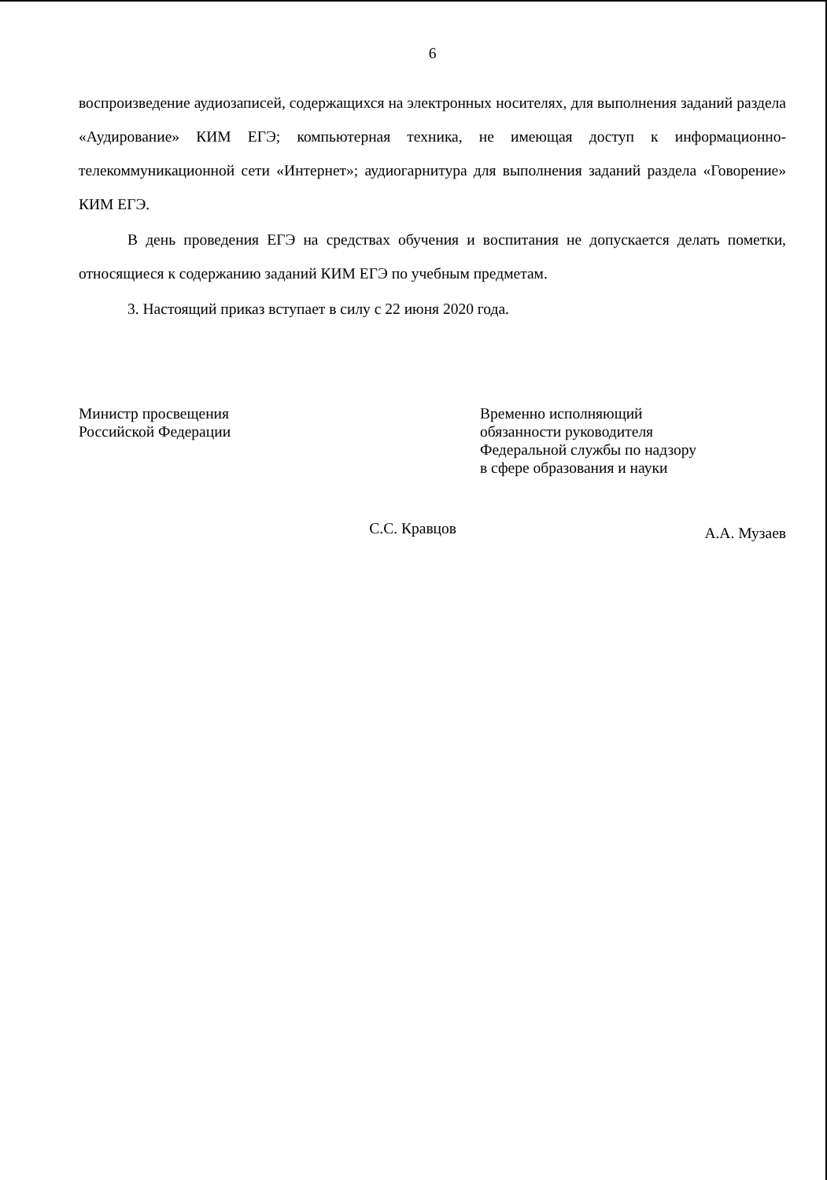6
воспроизведение аудиозаписей, содержащихся на электронных носителях, для выполнения заданий раздела «Аудирование» КИМ ЕГЭ; компьютерная техника, не имеющая доступ к информационно-телекоммуникационной сети «Интернет»; аудиогарнитура для выполнения заданий раздела «Говорение» КИМ ЕГЭ.
В день проведения ЕГЭ на средствах обучения и воспитания не допускается делать пометки, относящиеся к содержанию заданий КИМ ЕГЭ по учебным предметам.
3. Настоящий приказ вступает в силу с 22 июня 2020 года.
Министр просвещения
Российской Федерации
С.С. Кравцов
Временно исполняющий
обязанности руководителя
Федеральной службы по надзору
в сфере образования и науки
А.А. Музаев